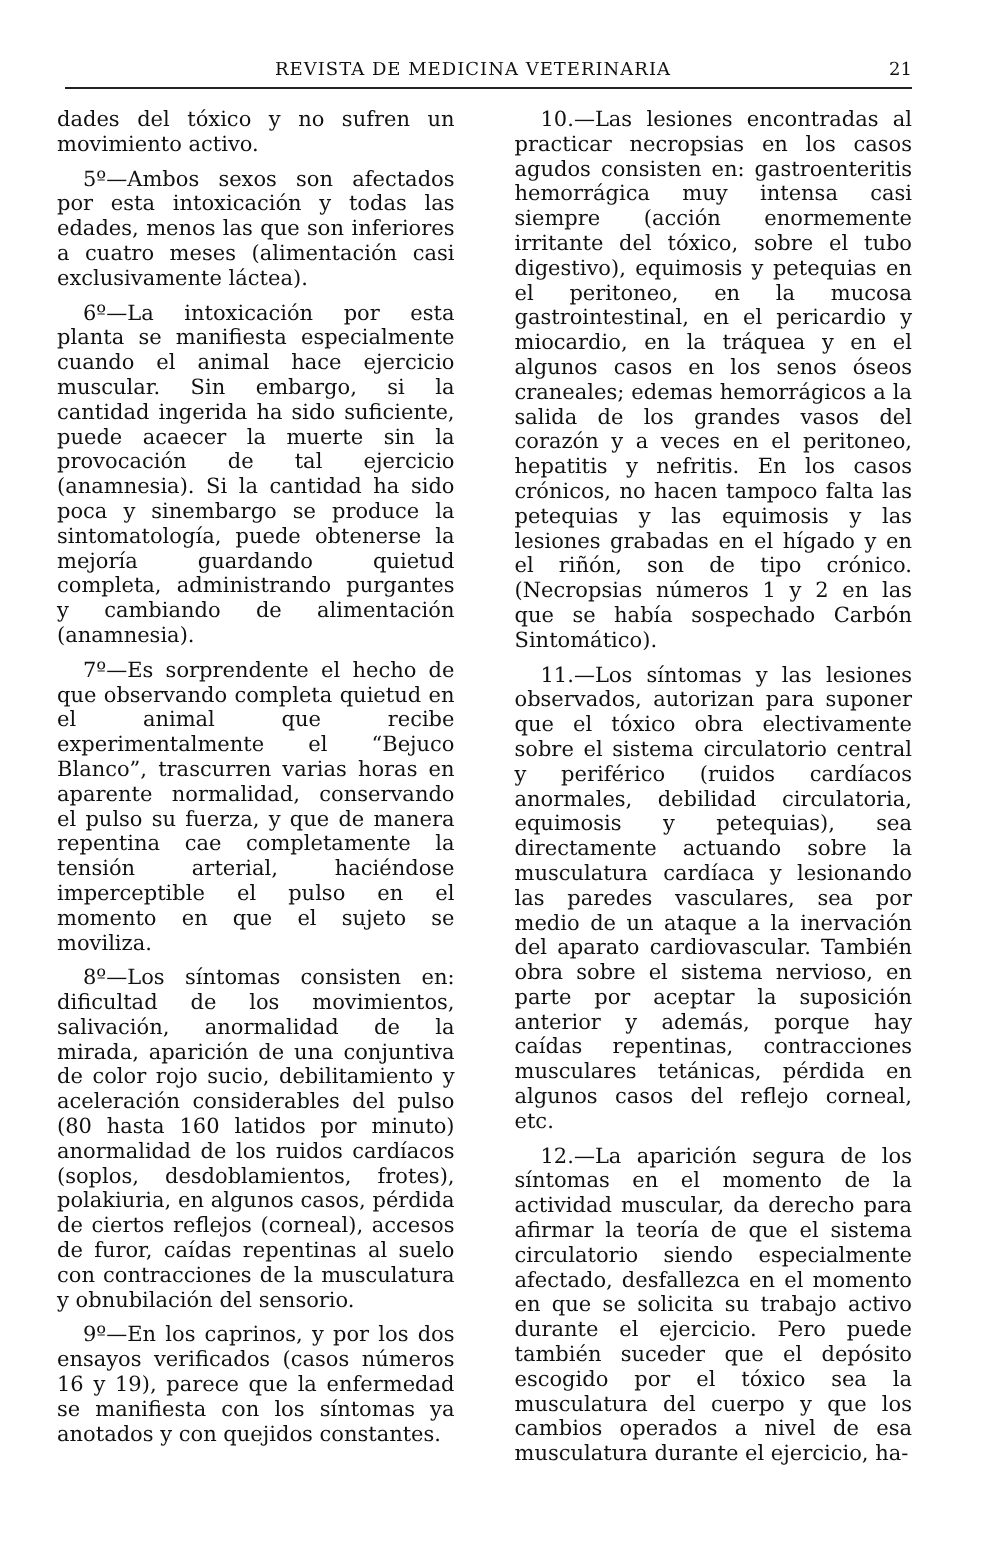REVISTA DE MEDICINA VETERINARIA 21
dades del tóxico y no sufren un movimiento activo.
5º—Ambos sexos son afectados por esta intoxicación y todas las edades, menos las que son inferiores a cuatro meses (alimentación casi exclusivamente láctea).
6º—La intoxicación por esta planta se manifiesta especialmente cuando el animal hace ejercicio muscular. Sin embargo, si la cantidad ingerida ha sido suficiente, puede acaecer la muerte sin la provocación de tal ejercicio (anamnesia). Si la cantidad ha sido poca y sinembargo se produce la sintomatología, puede obtenerse la mejoría guardando quietud completa, administrando purgantes y cambiando de alimentación (anamnesia).
7º—Es sorprendente el hecho de que observando completa quietud en el animal que recibe experimentalmente el “Bejuco Blanco”, trascurren varias horas en aparente normalidad, conservando el pulso su fuerza, y que de manera repentina cae completamente la tensión arterial, haciéndose imperceptible el pulso en el momento en que el sujeto se moviliza.
8º—Los síntomas consisten en: dificultad de los movimientos, salivación, anormalidad de la mirada, aparición de una conjuntiva de color rojo sucio, debilitamiento y aceleración considerables del pulso (80 hasta 160 latidos por minuto) anormalidad de los ruidos cardíacos (soplos, desdoblamientos, frotes), polakiuria, en algunos casos, pérdida de ciertos reflejos (corneal), accesos de furor, caídas repentinas al suelo con contracciones de la musculatura y obnubilación del sensorio.
9º—En los caprinos, y por los dos ensayos verificados (casos números 16 y 19), parece que la enfermedad se manifiesta con los síntomas ya anotados y con quejidos constantes.
10.—Las lesiones encontradas al practicar necropsias en los casos agudos consisten en: gastroenteritis hemorrágica muy intensa casi siempre (acción enormemente irritante del tóxico, sobre el tubo digestivo), equimosis y petequias en el peritoneo, en la mucosa gastrointestinal, en el pericardio y miocardio, en la tráquea y en el algunos casos en los senos óseos craneales; edemas hemorrágicos a la salida de los grandes vasos del corazón y a veces en el peritoneo, hepatitis y nefritis. En los casos crónicos, no hacen tampoco falta las petequias y las equimosis y las lesiones grabadas en el hígado y en el riñón, son de tipo crónico. (Necropsias números 1 y 2 en las que se había sospechado Carbón Sintomático).
11.—Los síntomas y las lesiones observados, autorizan para suponer que el tóxico obra electivamente sobre el sistema circulatorio central y periférico (ruidos cardíacos anormales, debilidad circulatoria, equimosis y petequias), sea directamente actuando sobre la musculatura cardíaca y lesionando las paredes vasculares, sea por medio de un ataque a la inervación del aparato cardiovascular. También obra sobre el sistema nervioso, en parte por aceptar la suposición anterior y además, porque hay caídas repentinas, contracciones musculares tetánicas, pérdida en algunos casos del reflejo corneal, etc.
12.—La aparición segura de los síntomas en el momento de la actividad muscular, da derecho para afirmar la teoría de que el sistema circulatorio siendo especialmente afectado, desfallezca en el momento en que se solicita su trabajo activo durante el ejercicio. Pero puede también suceder que el depósito escogido por el tóxico sea la musculatura del cuerpo y que los cambios operados a nivel de esa musculatura durante el ejercicio, ha-